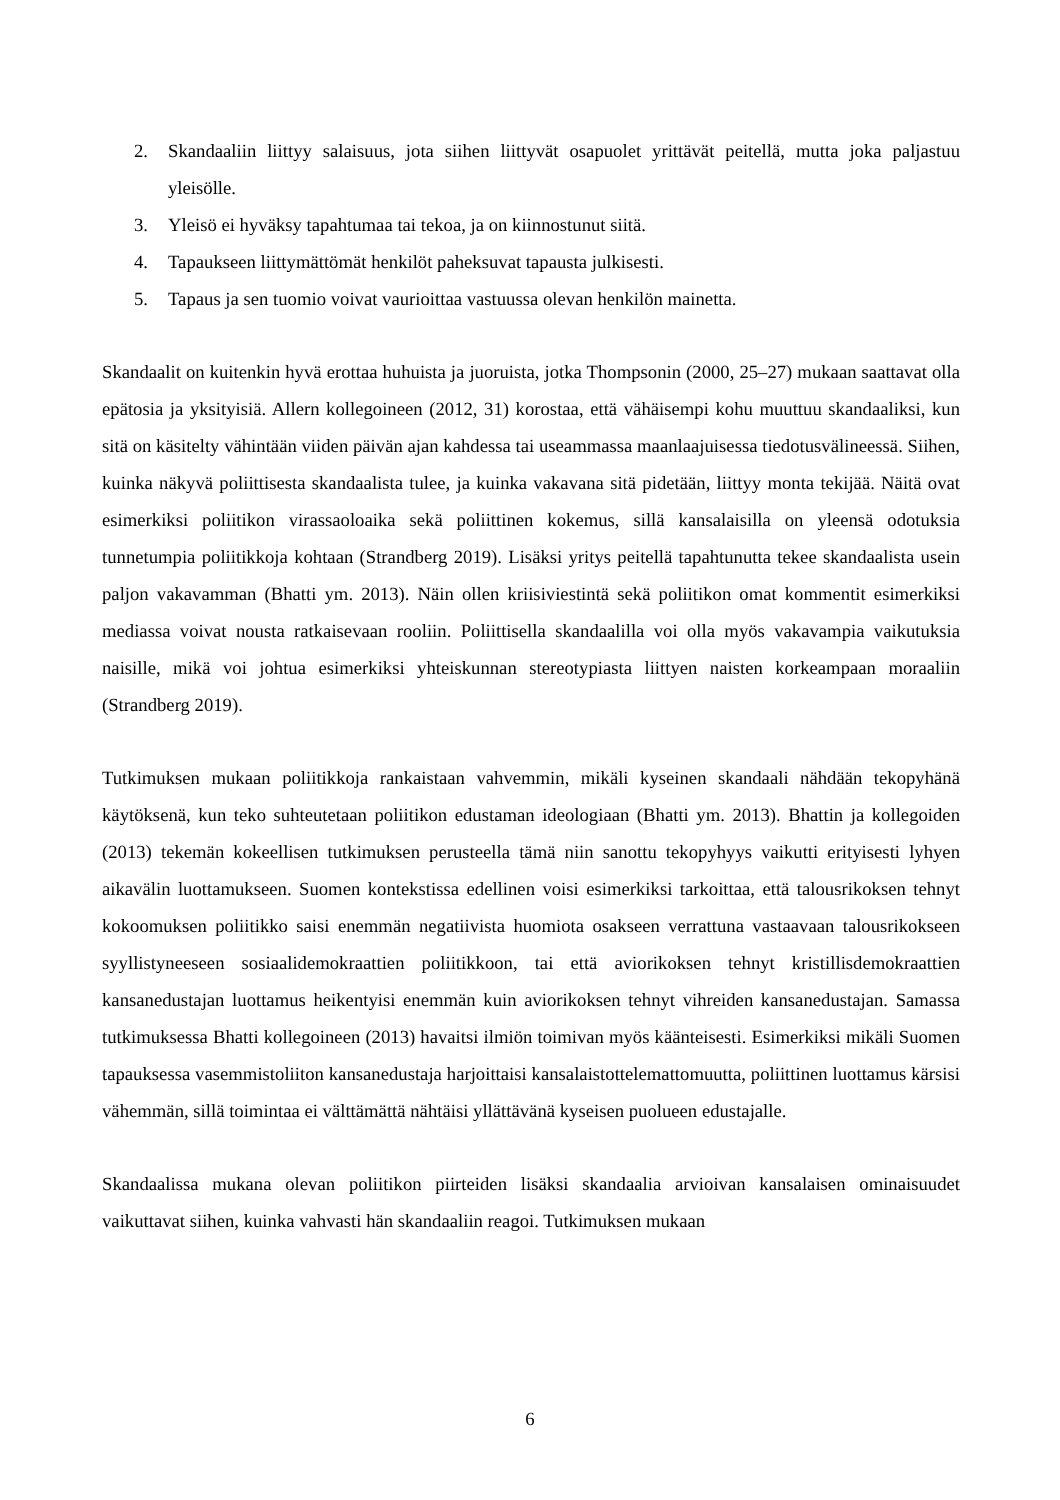2. Skandaaliin liittyy salaisuus, jota siihen liittyvät osapuolet yrittävät peitellä, mutta joka paljastuu yleisölle.
3. Yleisö ei hyväksy tapahtumaa tai tekoa, ja on kiinnostunut siitä.
4. Tapaukseen liittymättömät henkilöt paheksuvat tapausta julkisesti.
5. Tapaus ja sen tuomio voivat vaurioittaa vastuussa olevan henkilön mainetta.
Skandaalit on kuitenkin hyvä erottaa huhuista ja juoruista, jotka Thompsonin (2000, 25–27) mukaan saattavat olla epätosia ja yksityisiä. Allern kollegoineen (2012, 31) korostaa, että vähäisempi kohu muuttuu skandaaliksi, kun sitä on käsitelty vähintään viiden päivän ajan kahdessa tai useammassa maanlaajuisessa tiedotusvälineessä. Siihen, kuinka näkyvä poliittisesta skandaalista tulee, ja kuinka vakavana sitä pidetään, liittyy monta tekijää. Näitä ovat esimerkiksi poliitikon virassaoloaika sekä poliittinen kokemus, sillä kansalaisilla on yleensä odotuksia tunnetumpia poliitikkoja kohtaan (Strandberg 2019). Lisäksi yritys peitellä tapahtunutta tekee skandaalista usein paljon vakavamman (Bhatti ym. 2013). Näin ollen kriisiviestintä sekä poliitikon omat kommentit esimerkiksi mediassa voivat nousta ratkaisevaan rooliin. Poliittisella skandaalilla voi olla myös vakavampia vaikutuksia naisille, mikä voi johtua esimerkiksi yhteiskunnan stereotypiasta liittyen naisten korkeampaan moraaliin (Strandberg 2019).
Tutkimuksen mukaan poliitikkoja rankaistaan vahvemmin, mikäli kyseinen skandaali nähdään tekopyhänä käytöksenä, kun teko suhteutetaan poliitikon edustaman ideologiaan (Bhatti ym. 2013). Bhattin ja kollegoiden (2013) tekemän kokeellisen tutkimuksen perusteella tämä niin sanottu tekopyhyys vaikutti erityisesti lyhyen aikavälin luottamukseen. Suomen kontekstissa edellinen voisi esimerkiksi tarkoittaa, että talousrikoksen tehnyt kokoomuksen poliitikko saisi enemmän negatiivista huomiota osakseen verrattuna vastaavaan talousrikokseen syyllistyneeseen sosiaalidemokraattien poliitikkoon, tai että aviorikoksen tehnyt kristillisdemokraattien kansanedustajan luottamus heikentyisi enemmän kuin aviorikoksen tehnyt vihreiden kansanedustajan. Samassa tutkimuksessa Bhatti kollegoineen (2013) havaitsi ilmiön toimivan myös käänteisesti. Esimerkiksi mikäli Suomen tapauksessa vasemmistoliiton kansanedustaja harjoittaisi kansalaistottelemattomuutta, poliittinen luottamus kärsisi vähemmän, sillä toimintaa ei välttämättä nähtäisi yllättävänä kyseisen puolueen edustajalle.
Skandaalissa mukana olevan poliitikon piirteiden lisäksi skandaalia arvioivan kansalaisen ominaisuudet vaikuttavat siihen, kuinka vahvasti hän skandaaliin reagoi. Tutkimuksen mukaan
6